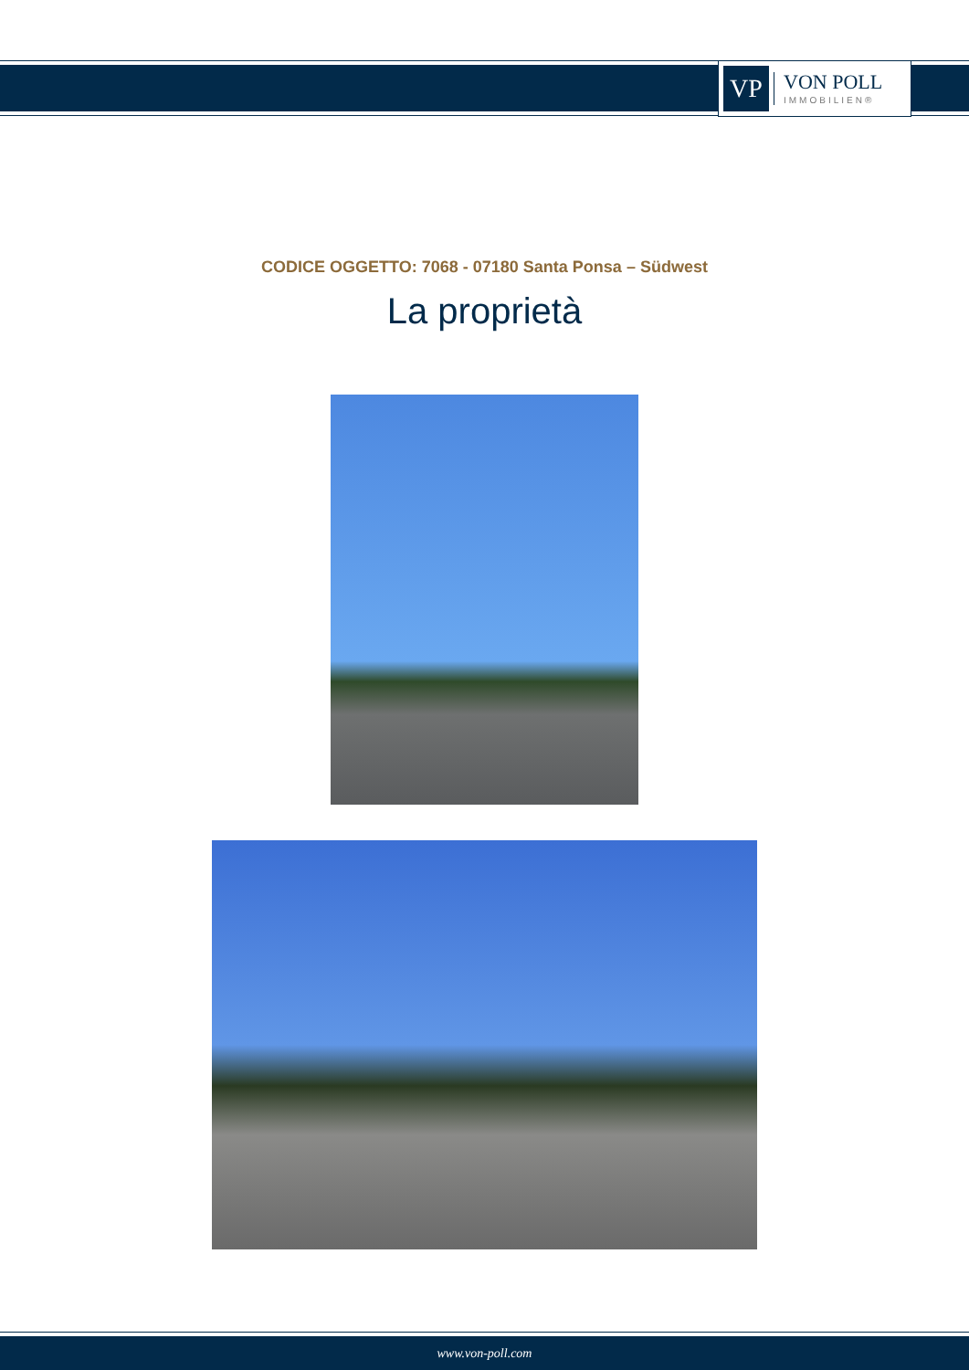VP
VON POLL
IMMOBILIEN®
CODICE OGGETTO: 7068 - 07180 Santa Ponsa – Südwest
La proprietà
www.von-poll.com